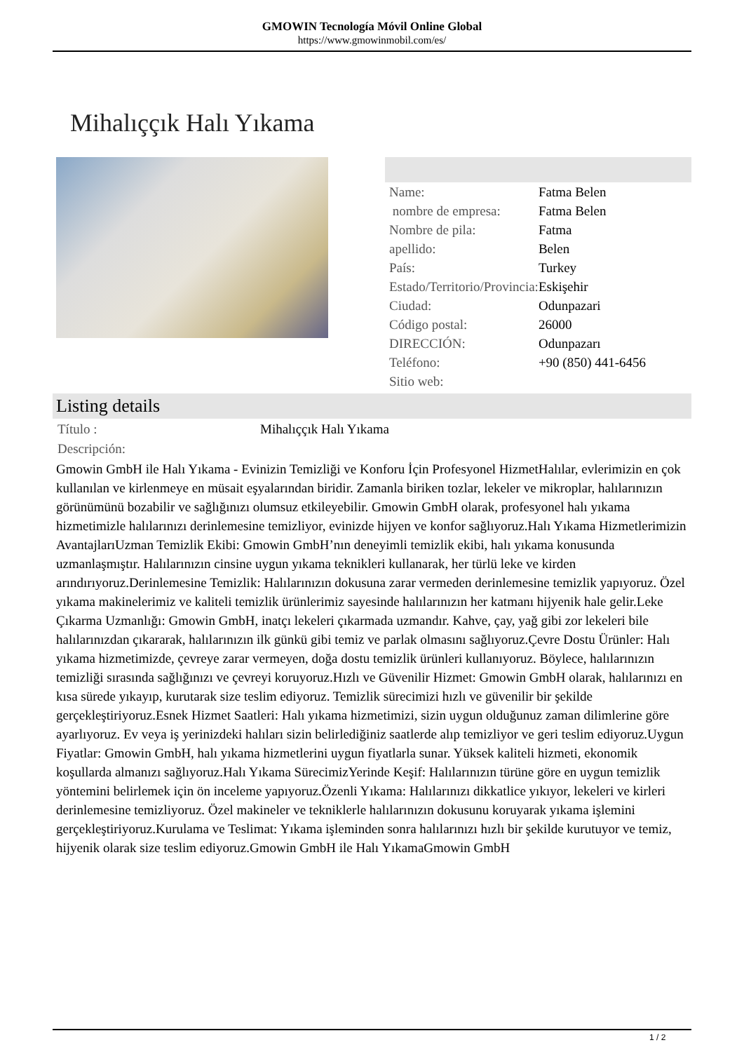GMOWIN Tecnología Móvil Online Global
https://www.gmowinmobil.com/es/
Mihalıççık Halı Yıkama
| Name: | Fatma Belen |
| nombre de empresa: | Fatma Belen |
| Nombre de pila: | Fatma |
| apellido: | Belen |
| País: | Turkey |
| Estado/Territorio/Provincia: | Eskişehir |
| Ciudad: | Odunpazari |
| Código postal: | 26000 |
| DIRECCIÓN: | Odunpazarı |
| Teléfono: | +90 (850) 441-6456 |
| Sitio web: | |
Listing details
| Título : | Mihalıççık Halı Yıkama |
| Descripción: | |
Gmowin GmbH ile Halı Yıkama - Evinizin Temizliği ve Konforu İçin Profesyonel HizmetHalılar, evlerimizin en çok kullanılan ve kirlenmeye en müsait eşyalarından biridir. Zamanla biriken tozlar, lekeler ve mikroplar, halılarınızın görünümünü bozabilir ve sağlığınızı olumsuz etkileyebilir. Gmowin GmbH olarak, profesyonel halı yıkama hizmetimizle halılarınızı derinlemesine temizliyor, evinizde hijyen ve konfor sağlıyoruz.Halı Yıkama Hizmetlerimizin AvantajlarıUzman Temizlik Ekibi: Gmowin GmbH’nın deneyimli temizlik ekibi, halı yıkama konusunda uzmanlaşmıştır. Halılarınızın cinsine uygun yıkama teknikleri kullanarak, her türlü leke ve kirden arındırıyoruz.Derinlemesine Temizlik: Halılarınızın dokusuna zarar vermeden derinlemesine temizlik yapıyoruz. Özel yıkama makinelerimiz ve kaliteli temizlik ürünlerimiz sayesinde halılarınızın her katmanı hijyenik hale gelir.Leke Çıkarma Uzmanlığı: Gmowin GmbH, inatçı lekeleri çıkarmada uzmandır. Kahve, çay, yağ gibi zor lekeleri bile halılarınızdan çıkararak, halılarınızın ilk günkü gibi temiz ve parlak olmasını sağlıyoruz.Çevre Dostu Ürünler: Halı yıkama hizmetimizde, çevreye zarar vermeyen, doğa dostu temizlik ürünleri kullanıyoruz. Böylece, halılarınızın temizliği sırasında sağlığınızı ve çevreyi koruyoruz.Hızlı ve Güvenilir Hizmet: Gmowin GmbH olarak, halılarınızı en kısa sürede yıkayıp, kurutarak size teslim ediyoruz. Temizlik sürecimizi hızlı ve güvenilir bir şekilde gerçekleştiriyoruz.Esnek Hizmet Saatleri: Halı yıkama hizmetimizi, sizin uygun olduğunuz zaman dilimlerine göre ayarlıyoruz. Ev veya iş yerinizdeki halıları sizin belirlediğiniz saatlerde alıp temizliyor ve geri teslim ediyoruz.Uygun Fiyatlar: Gmowin GmbH, halı yıkama hizmetlerini uygun fiyatlarla sunar. Yüksek kaliteli hizmeti, ekonomik koşullarda almanızı sağlıyoruz.Halı Yıkama SürecimizYerinde Keşif: Halılarınızın türüne göre en uygun temizlik yöntemini belirlemek için ön inceleme yapıyoruz.Özenli Yıkama: Halılarınızı dikkatlice yıkıyor, lekeleri ve kirleri derinlemesine temizliyoruz. Özel makineler ve tekniklerle halılarınızın dokusunu koruyarak yıkama işlemini gerçekleştiriyoruz.Kurulama ve Teslimat: Yıkama işleminden sonra halılarınızı hızlı bir şekilde kurutuyor ve temiz, hijyenik olarak size teslim ediyoruz.Gmowin GmbH ile Halı YıkamaGmowin GmbH
1 / 2